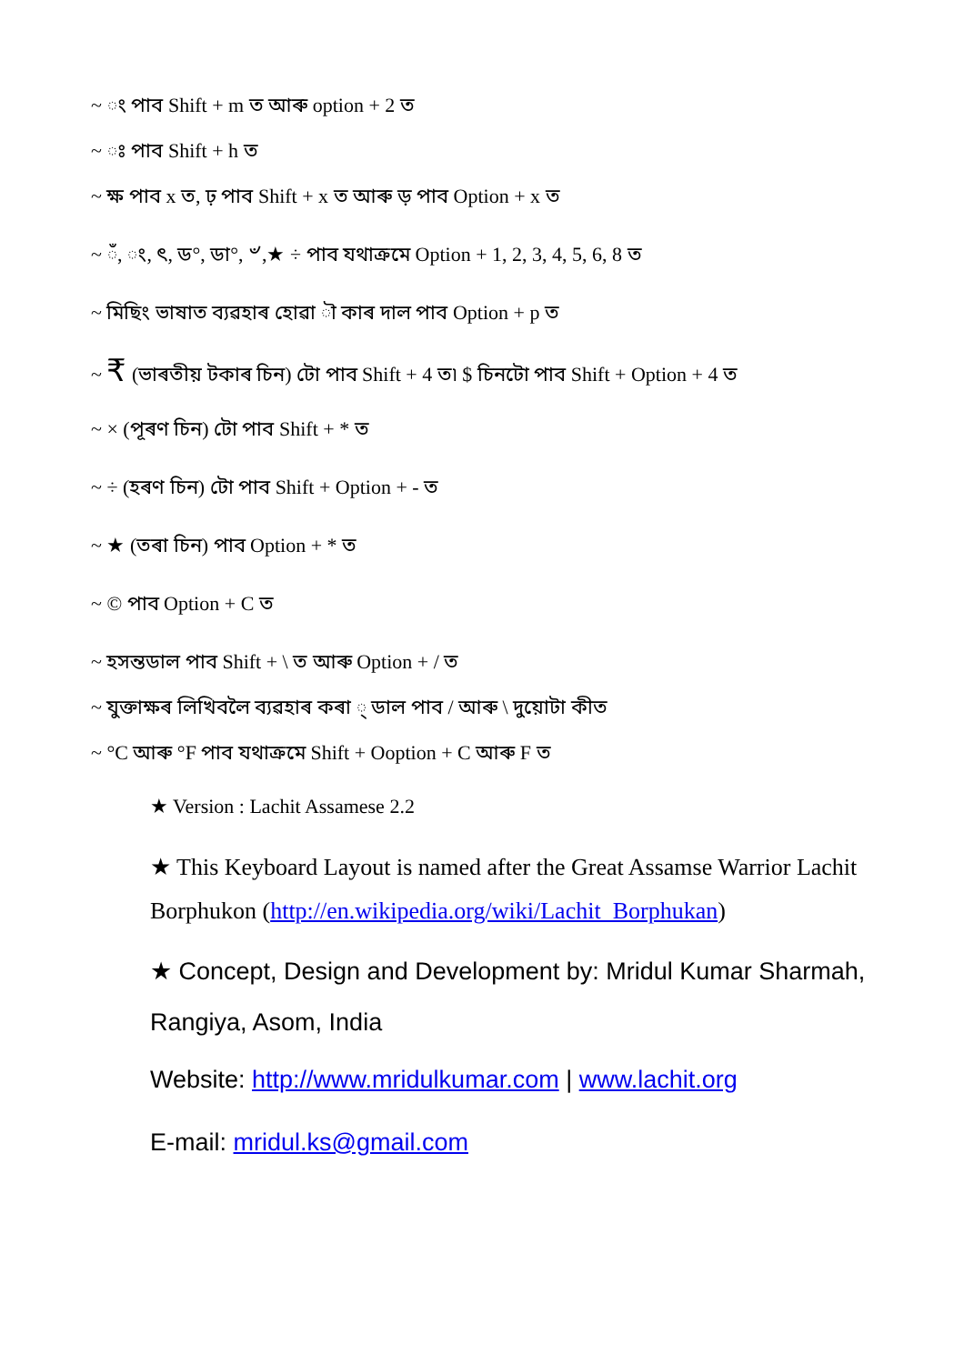~ ং পাব Shift + m ত আৰু option + 2 ত
~ ঃ পাব Shift + h ত
~ ক্ষ পাব x ত, ঢ় পাব Shift + x ত আৰু ড় পাব Option + x ত
~ ঁ, ং, ৎ, ড°, ডা°, ৺,★ ÷ পাব যথাক্ৰমে Option + 1, 2, 3, 4, 5, 6, 8 ত
~ মিছিং ভাষাত ব্যৱহাৰ হোৱা ৗ কাৰ দাল পাব Option + p ত
~ ₹ (ভাৰতীয় টকাৰ চিন) টো পাব Shift + 4 ত৷ $ চিনটো পাব Shift + Option + 4 ত
~ × (পূৰণ চিন) টো পাব Shift + * ত
~ ÷ (হৰণ চিন) টো পাব Shift + Option + - ত
~ ★ (তৰা চিন) পাব Option + * ত
~ © পাব Option + C ত
~ হসন্তডাল পাব Shift + \ ত আৰু Option + / ত
~ যুক্তাক্ষৰ লিখিবলৈ ব্যৱহাৰ কৰা ্ ডাল পাব / আৰু \ দুয়োটা কীত
~ °C আৰু °F পাব যথাক্ৰমে Shift + Ooption + C আৰু F ত
★ Version : Lachit Assamese 2.2
★ This Keyboard Layout is named after the Great Assamse Warrior Lachit Borphukon (http://en.wikipedia.org/wiki/Lachit_Borphukan)
★ Concept, Design and Development by: Mridul Kumar Sharmah, Rangiya, Asom, India
Website: http://www.mridulkumar.com | www.lachit.org
E-mail: mridul.ks@gmail.com